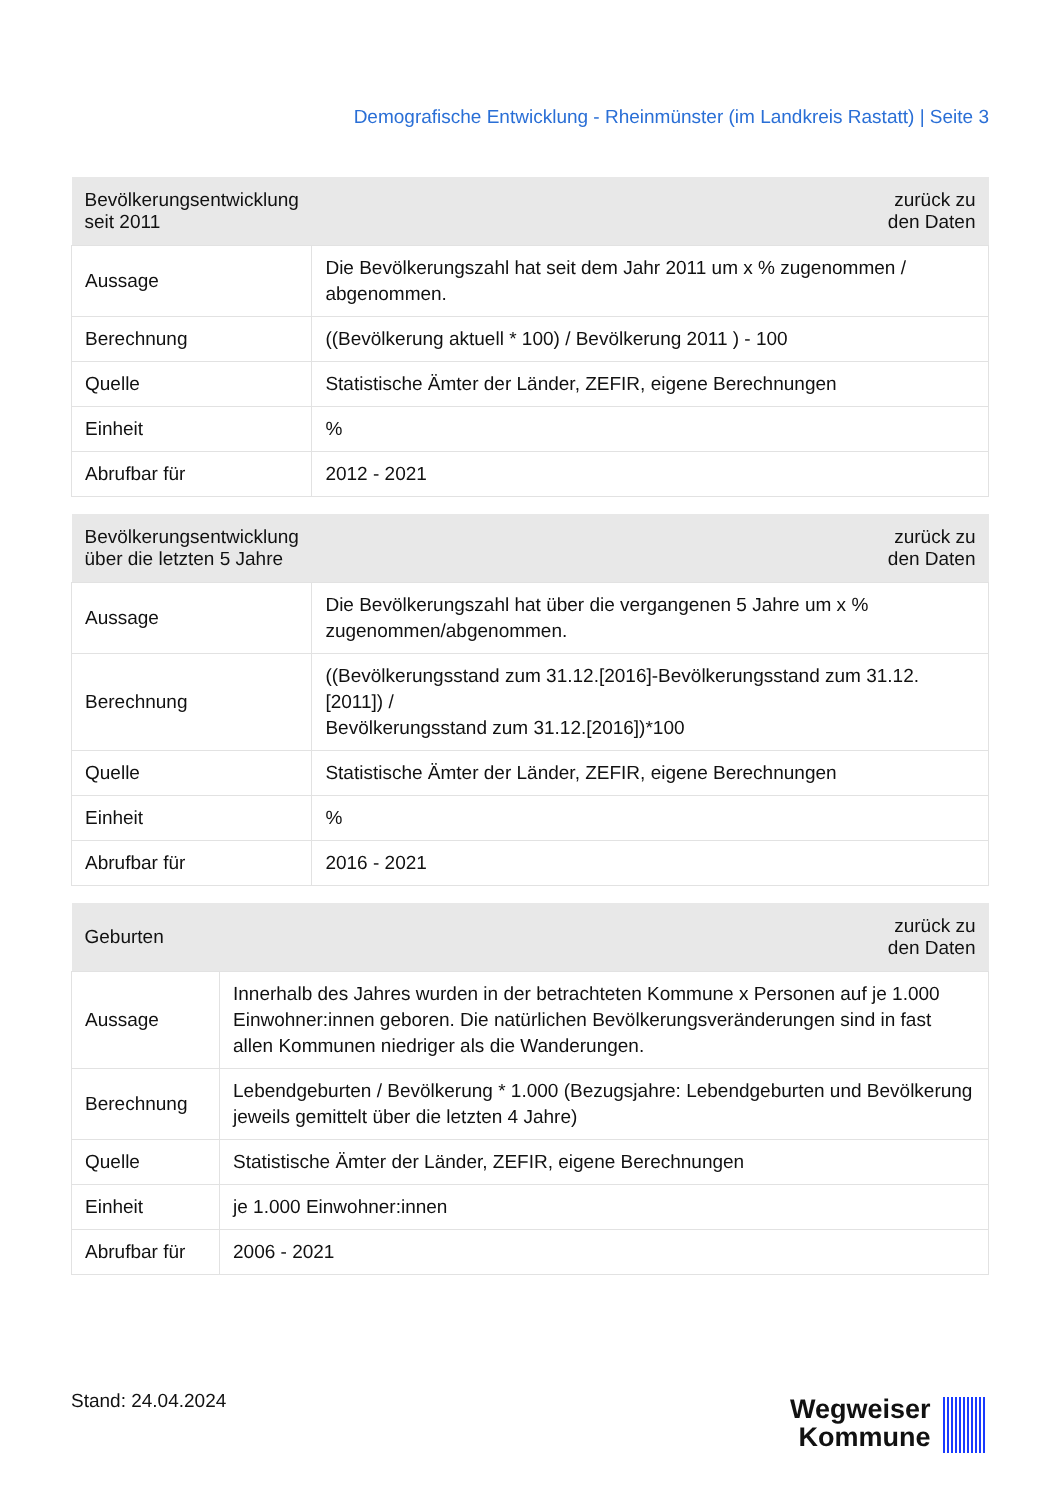Demografische Entwicklung - Rheinmünster (im Landkreis Rastatt) | Seite 3
| Bevölkerungsentwicklung seit 2011 | zurück zu den Daten |
| --- | --- |
| Aussage | Die Bevölkerungszahl hat seit dem Jahr 2011 um x % zugenommen / abgenommen. |
| Berechnung | ((Bevölkerung aktuell * 100) / Bevölkerung 2011 ) - 100 |
| Quelle | Statistische Ämter der Länder, ZEFIR, eigene Berechnungen |
| Einheit | % |
| Abrufbar für | 2012 - 2021 |
| Bevölkerungsentwicklung über die letzten 5 Jahre | zurück zu den Daten |
| --- | --- |
| Aussage | Die Bevölkerungszahl hat über die vergangenen 5 Jahre um x % zugenommen/abgenommen. |
| Berechnung | ((Bevölkerungsstand zum 31.12.[2016]-Bevölkerungsstand zum 31.12.[2011]) / Bevölkerungsstand zum 31.12.[2016])*100 |
| Quelle | Statistische Ämter der Länder, ZEFIR, eigene Berechnungen |
| Einheit | % |
| Abrufbar für | 2016 - 2021 |
| Geburten | zurück zu den Daten |
| --- | --- |
| Aussage | Innerhalb des Jahres wurden in der betrachteten Kommune x Personen auf je 1.000 Einwohner:innen geboren. Die natürlichen Bevölkerungsveränderungen sind in fast allen Kommunen niedriger als die Wanderungen. |
| Berechnung | Lebendgeburten / Bevölkerung * 1.000 (Bezugsjahre: Lebendgeburten und Bevölkerung jeweils gemittelt über die letzten 4 Jahre) |
| Quelle | Statistische Ämter der Länder, ZEFIR, eigene Berechnungen |
| Einheit | je 1.000 Einwohner:innen |
| Abrufbar für | 2006 - 2021 |
Stand: 24.04.2024
Wegweiser
Kommune